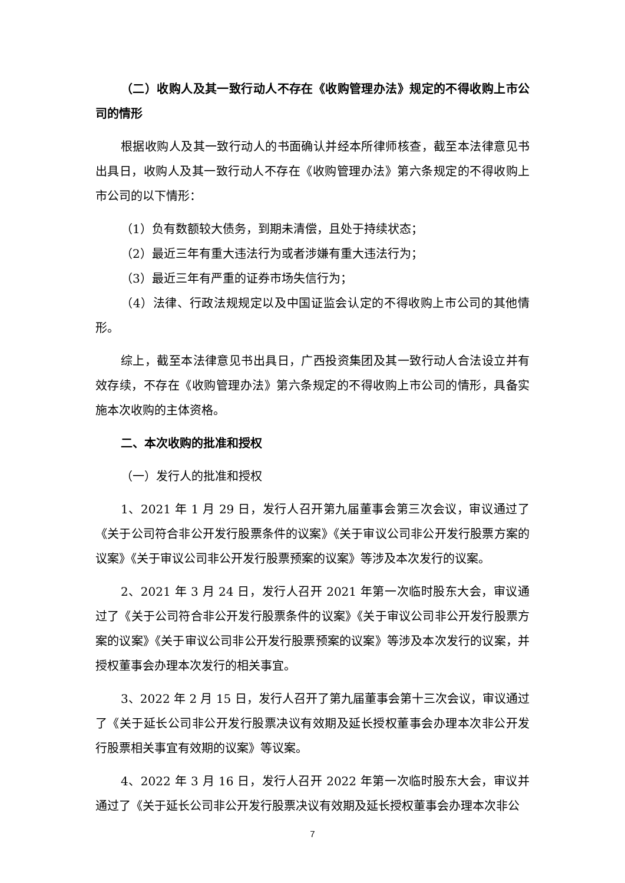（二）收购人及其一致行动人不存在《收购管理办法》规定的不得收购上市公司的情形
根据收购人及其一致行动人的书面确认并经本所律师核查，截至本法律意见书出具日，收购人及其一致行动人不存在《收购管理办法》第六条规定的不得收购上市公司的以下情形：
（1）负有数额较大债务，到期未清偿，且处于持续状态；
（2）最近三年有重大违法行为或者涉嫌有重大违法行为；
（3）最近三年有严重的证券市场失信行为；
（4）法律、行政法规规定以及中国证监会认定的不得收购上市公司的其他情形。
综上，截至本法律意见书出具日，广西投资集团及其一致行动人合法设立并有效存续，不存在《收购管理办法》第六条规定的不得收购上市公司的情形，具备实施本次收购的主体资格。
二、本次收购的批准和授权
（一）发行人的批准和授权
1、2021 年 1 月 29 日，发行人召开第九届董事会第三次会议，审议通过了《关于公司符合非公开发行股票条件的议案》《关于审议公司非公开发行股票方案的议案》《关于审议公司非公开发行股票预案的议案》等涉及本次发行的议案。
2、2021 年 3 月 24 日，发行人召开 2021 年第一次临时股东大会，审议通过了《关于公司符合非公开发行股票条件的议案》《关于审议公司非公开发行股票方案的议案》《关于审议公司非公开发行股票预案的议案》等涉及本次发行的议案，并授权董事会办理本次发行的相关事宜。
3、2022 年 2 月 15 日，发行人召开了第九届董事会第十三次会议，审议通过了《关于延长公司非公开发行股票决议有效期及延长授权董事会办理本次非公开发行股票相关事宜有效期的议案》等议案。
4、2022 年 3 月 16 日，发行人召开 2022 年第一次临时股东大会，审议并通过了《关于延长公司非公开发行股票决议有效期及延长授权董事会办理本次非公
7